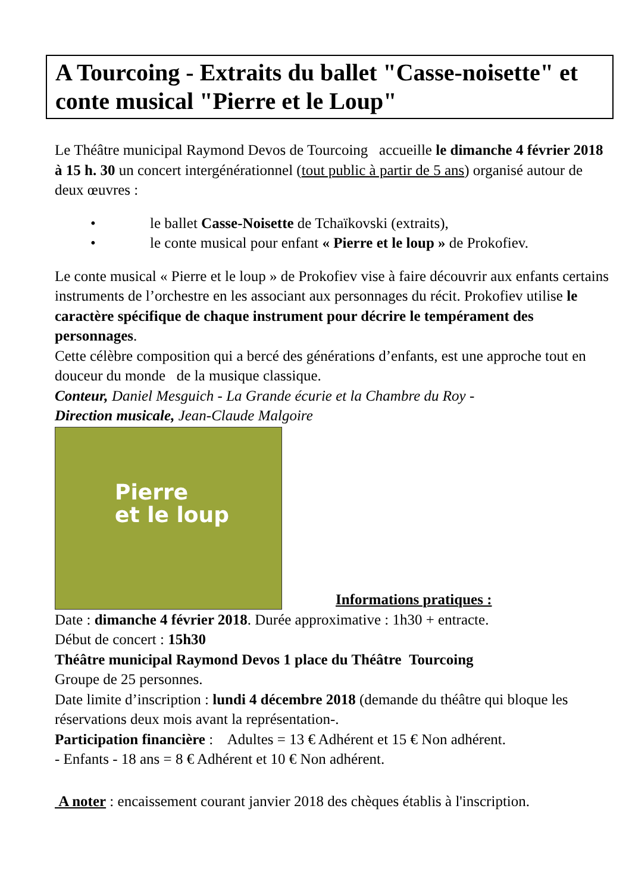A Tourcoing - Extraits du ballet "Casse-noisette" et conte musical "Pierre et le Loup"
Le Théâtre municipal Raymond Devos de Tourcoing accueille le dimanche 4 février 2018 à 15 h. 30 un concert intergénérationnel (tout public à partir de 5 ans) organisé autour de deux œuvres :
• le ballet Casse-Noisette de Tchaïkovski (extraits),
• le conte musical pour enfant « Pierre et le loup » de Prokofiev.
Le conte musical « Pierre et le loup » de Prokofiev vise à faire découvrir aux enfants certains instruments de l’orchestre en les associant aux personnages du récit. Prokofiev utilise le caractère spécifique de chaque instrument pour décrire le tempérament des personnages.
Cette célèbre composition qui a bercé des générations d’enfants, est une approche tout en douceur du monde de la musique classique.
Conteur, Daniel Mesguich - La Grande écurie et la Chambre du Roy -
Direction musicale, Jean-Claude Malgoire
Pierre
et le loup
Informations pratiques :
Date : dimanche 4 février 2018. Durée approximative : 1h30 + entracte.
Début de concert : 15h30
Théâtre municipal Raymond Devos 1 place du Théâtre Tourcoing
Groupe de 25 personnes.
Date limite d’inscription : lundi 4 décembre 2018 (demande du théâtre qui bloque les réservations deux mois avant la représentation-.
Participation financière : Adultes = 13 € Adhérent et 15 € Non adhérent.
- Enfants - 18 ans = 8 € Adhérent et 10 € Non adhérent.
A noter : encaissement courant janvier 2018 des chèques établis à l'inscription.